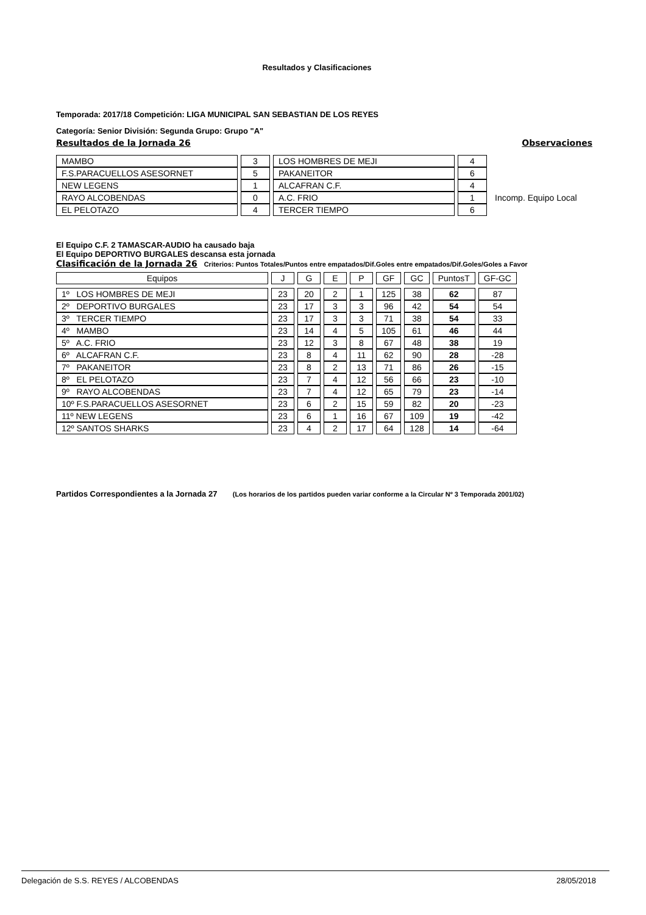Resultados y Clasificaciones
Temporada: 2017/18 Competición: LIGA MUNICIPAL SAN SEBASTIAN DE LOS REYES
Categoría: Senior División: Segunda Grupo: Grupo "A"
Resultados de la Jornada 26 Observaciones
| MAMBO | 3 | LOS HOMBRES DE MEJI | 4 | |
| F.S.PARACUELLOS ASESORNET | 5 | PAKANEITOR | 6 | |
| NEW LEGENS | 1 | ALCAFRAN C.F. | 4 | |
| RAYO ALCOBENDAS | 0 | A.C. FRIO | 1 | Incomp. Equipo Local |
| EL PELOTAZO | 4 | TERCER TIEMPO | 6 | |
El Equipo C.F. 2 TAMASCAR-AUDIO ha causado baja
El Equipo DEPORTIVO BURGALES descansa esta jornada
Clasificación de la Jornada 26 Criterios: Puntos Totales/Puntos entre empatados/Dif.Goles entre empatados/Dif.Goles/Goles a Favor
| Equipos | J | G | E | P | GF | GC | PuntosT | GF-GC |
| --- | --- | --- | --- | --- | --- | --- | --- | --- |
| 1º LOS HOMBRES DE MEJI | 23 | 20 | 2 | 1 | 125 | 38 | 62 | 87 |
| 2º DEPORTIVO BURGALES | 23 | 17 | 3 | 3 | 96 | 42 | 54 | 54 |
| 3º TERCER TIEMPO | 23 | 17 | 3 | 3 | 71 | 38 | 54 | 33 |
| 4º MAMBO | 23 | 14 | 4 | 5 | 105 | 61 | 46 | 44 |
| 5º A.C. FRIO | 23 | 12 | 3 | 8 | 67 | 48 | 38 | 19 |
| 6º ALCAFRAN C.F. | 23 | 8 | 4 | 11 | 62 | 90 | 28 | -28 |
| 7º PAKANEITOR | 23 | 8 | 2 | 13 | 71 | 86 | 26 | -15 |
| 8º EL PELOTAZO | 23 | 7 | 4 | 12 | 56 | 66 | 23 | -10 |
| 9º RAYO ALCOBENDAS | 23 | 7 | 4 | 12 | 65 | 79 | 23 | -14 |
| 10º F.S.PARACUELLOS ASESORNET | 23 | 6 | 2 | 15 | 59 | 82 | 20 | -23 |
| 11º NEW LEGENS | 23 | 6 | 1 | 16 | 67 | 109 | 19 | -42 |
| 12º SANTOS SHARKS | 23 | 4 | 2 | 17 | 64 | 128 | 14 | -64 |
Partidos Correspondientes a la Jornada 27 (Los horarios de los partidos pueden variar conforme a la Circular Nº 3 Temporada 2001/02)
Delegación de S.S. REYES / ALCOBENDAS 28/05/2018